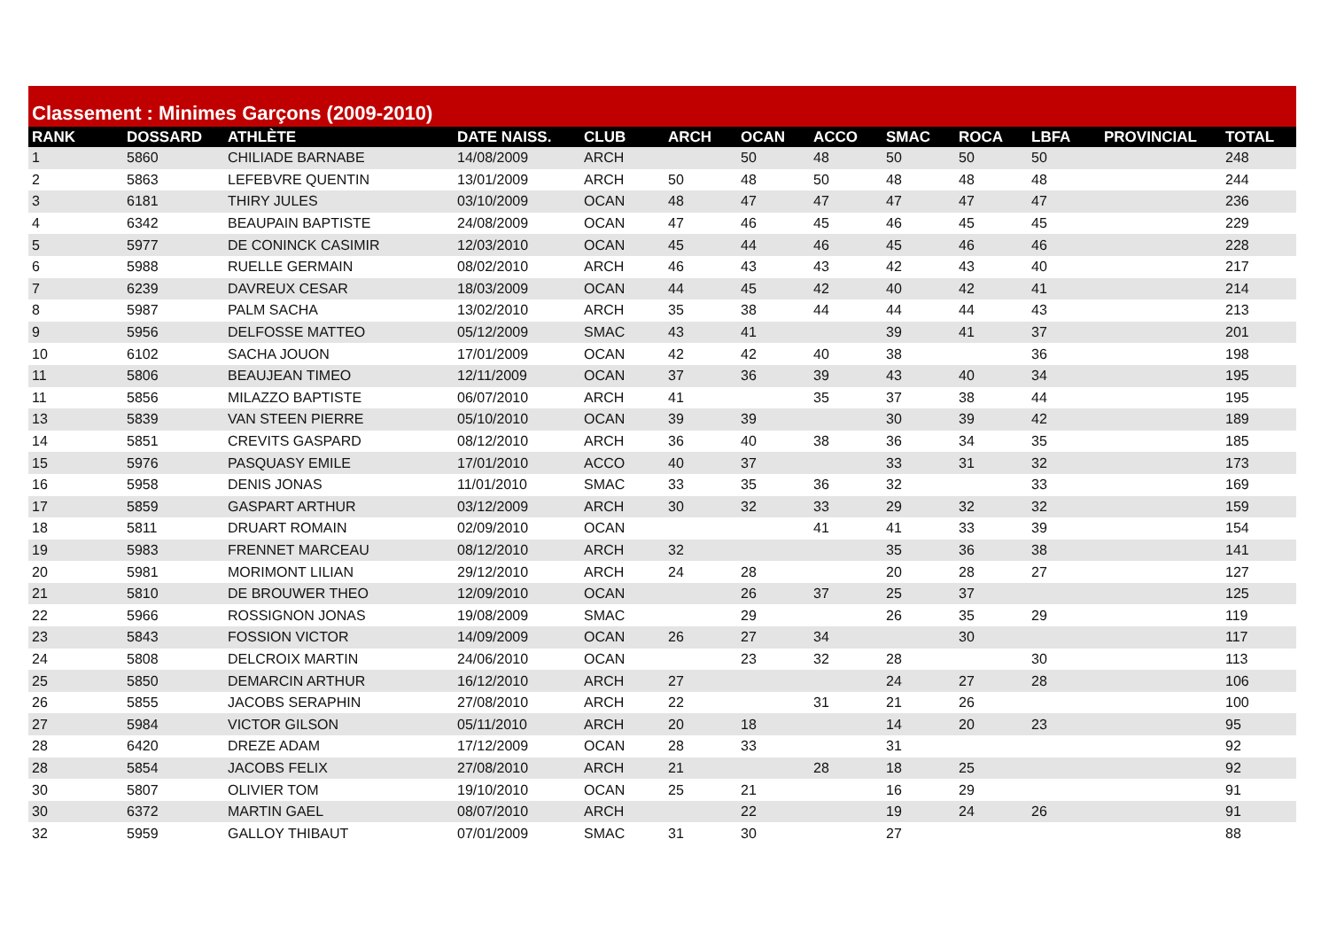Classement : Minimes Garçons (2009-2010)
| RANK | DOSSARD | ATHLÈTE | DATE NAISS. | CLUB | ARCH | OCAN | ACCO | SMAC | ROCA | LBFA | PROVINCIAL | TOTAL |
| --- | --- | --- | --- | --- | --- | --- | --- | --- | --- | --- | --- | --- |
| 1 | 5860 | CHILIADE BARNABE | 14/08/2009 | ARCH | | 50 | 48 | 50 | 50 | 50 | | 248 |
| 2 | 5863 | LEFEBVRE QUENTIN | 13/01/2009 | ARCH | 50 | 48 | 50 | 48 | 48 | 48 | | 244 |
| 3 | 6181 | THIRY JULES | 03/10/2009 | OCAN | 48 | 47 | 47 | 47 | 47 | 47 | | 236 |
| 4 | 6342 | BEAUPAIN BAPTISTE | 24/08/2009 | OCAN | 47 | 46 | 45 | 46 | 45 | 45 | | 229 |
| 5 | 5977 | DE CONINCK CASIMIR | 12/03/2010 | OCAN | 45 | 44 | 46 | 45 | 46 | 46 | | 228 |
| 6 | 5988 | RUELLE GERMAIN | 08/02/2010 | ARCH | 46 | 43 | 43 | 42 | 43 | 40 | | 217 |
| 7 | 6239 | DAVREUX CESAR | 18/03/2009 | OCAN | 44 | 45 | 42 | 40 | 42 | 41 | | 214 |
| 8 | 5987 | PALM SACHA | 13/02/2010 | ARCH | 35 | 38 | 44 | 44 | 44 | 43 | | 213 |
| 9 | 5956 | DELFOSSE MATTEO | 05/12/2009 | SMAC | 43 | 41 | | 39 | 41 | 37 | | 201 |
| 10 | 6102 | SACHA JOUON | 17/01/2009 | OCAN | 42 | 42 | 40 | 38 | | 36 | | 198 |
| 11 | 5806 | BEAUJEAN TIMEO | 12/11/2009 | OCAN | 37 | 36 | 39 | 43 | 40 | 34 | | 195 |
| 11 | 5856 | MILAZZO BAPTISTE | 06/07/2010 | ARCH | 41 | | 35 | 37 | 38 | 44 | | 195 |
| 13 | 5839 | VAN STEEN PIERRE | 05/10/2010 | OCAN | 39 | 39 | | 30 | 39 | 42 | | 189 |
| 14 | 5851 | CREVITS GASPARD | 08/12/2010 | ARCH | 36 | 40 | 38 | 36 | 34 | 35 | | 185 |
| 15 | 5976 | PASQUASY EMILE | 17/01/2010 | ACCO | 40 | 37 | | 33 | 31 | 32 | | 173 |
| 16 | 5958 | DENIS JONAS | 11/01/2010 | SMAC | 33 | 35 | 36 | 32 | | 33 | | 169 |
| 17 | 5859 | GASPART ARTHUR | 03/12/2009 | ARCH | 30 | 32 | 33 | 29 | 32 | 32 | | 159 |
| 18 | 5811 | DRUART ROMAIN | 02/09/2010 | OCAN | | | 41 | 41 | 33 | 39 | | 154 |
| 19 | 5983 | FRENNET MARCEAU | 08/12/2010 | ARCH | 32 | | | 35 | 36 | 38 | | 141 |
| 20 | 5981 | MORIMONT LILIAN | 29/12/2010 | ARCH | 24 | 28 | | 20 | 28 | 27 | | 127 |
| 21 | 5810 | DE BROUWER THEO | 12/09/2010 | OCAN | | 26 | 37 | 25 | 37 | | | 125 |
| 22 | 5966 | ROSSIGNON JONAS | 19/08/2009 | SMAC | | 29 | | 26 | 35 | 29 | | 119 |
| 23 | 5843 | FOSSION VICTOR | 14/09/2009 | OCAN | 26 | 27 | 34 | | 30 | | | 117 |
| 24 | 5808 | DELCROIX MARTIN | 24/06/2010 | OCAN | | 23 | 32 | 28 | | 30 | | 113 |
| 25 | 5850 | DEMARCIN ARTHUR | 16/12/2010 | ARCH | 27 | | | 24 | 27 | 28 | | 106 |
| 26 | 5855 | JACOBS SERAPHIN | 27/08/2010 | ARCH | 22 | | 31 | 21 | 26 | | | 100 |
| 27 | 5984 | VICTOR GILSON | 05/11/2010 | ARCH | 20 | 18 | | 14 | 20 | 23 | | 95 |
| 28 | 6420 | DREZE ADAM | 17/12/2009 | OCAN | 28 | 33 | | 31 | | | | 92 |
| 28 | 5854 | JACOBS FELIX | 27/08/2010 | ARCH | 21 | | 28 | 18 | 25 | | | 92 |
| 30 | 5807 | OLIVIER TOM | 19/10/2010 | OCAN | 25 | 21 | | 16 | 29 | | | 91 |
| 30 | 6372 | MARTIN GAEL | 08/07/2010 | ARCH | | 22 | | 19 | 24 | 26 | | 91 |
| 32 | 5959 | GALLOY THIBAUT | 07/01/2009 | SMAC | 31 | 30 | | 27 | | | | 88 |